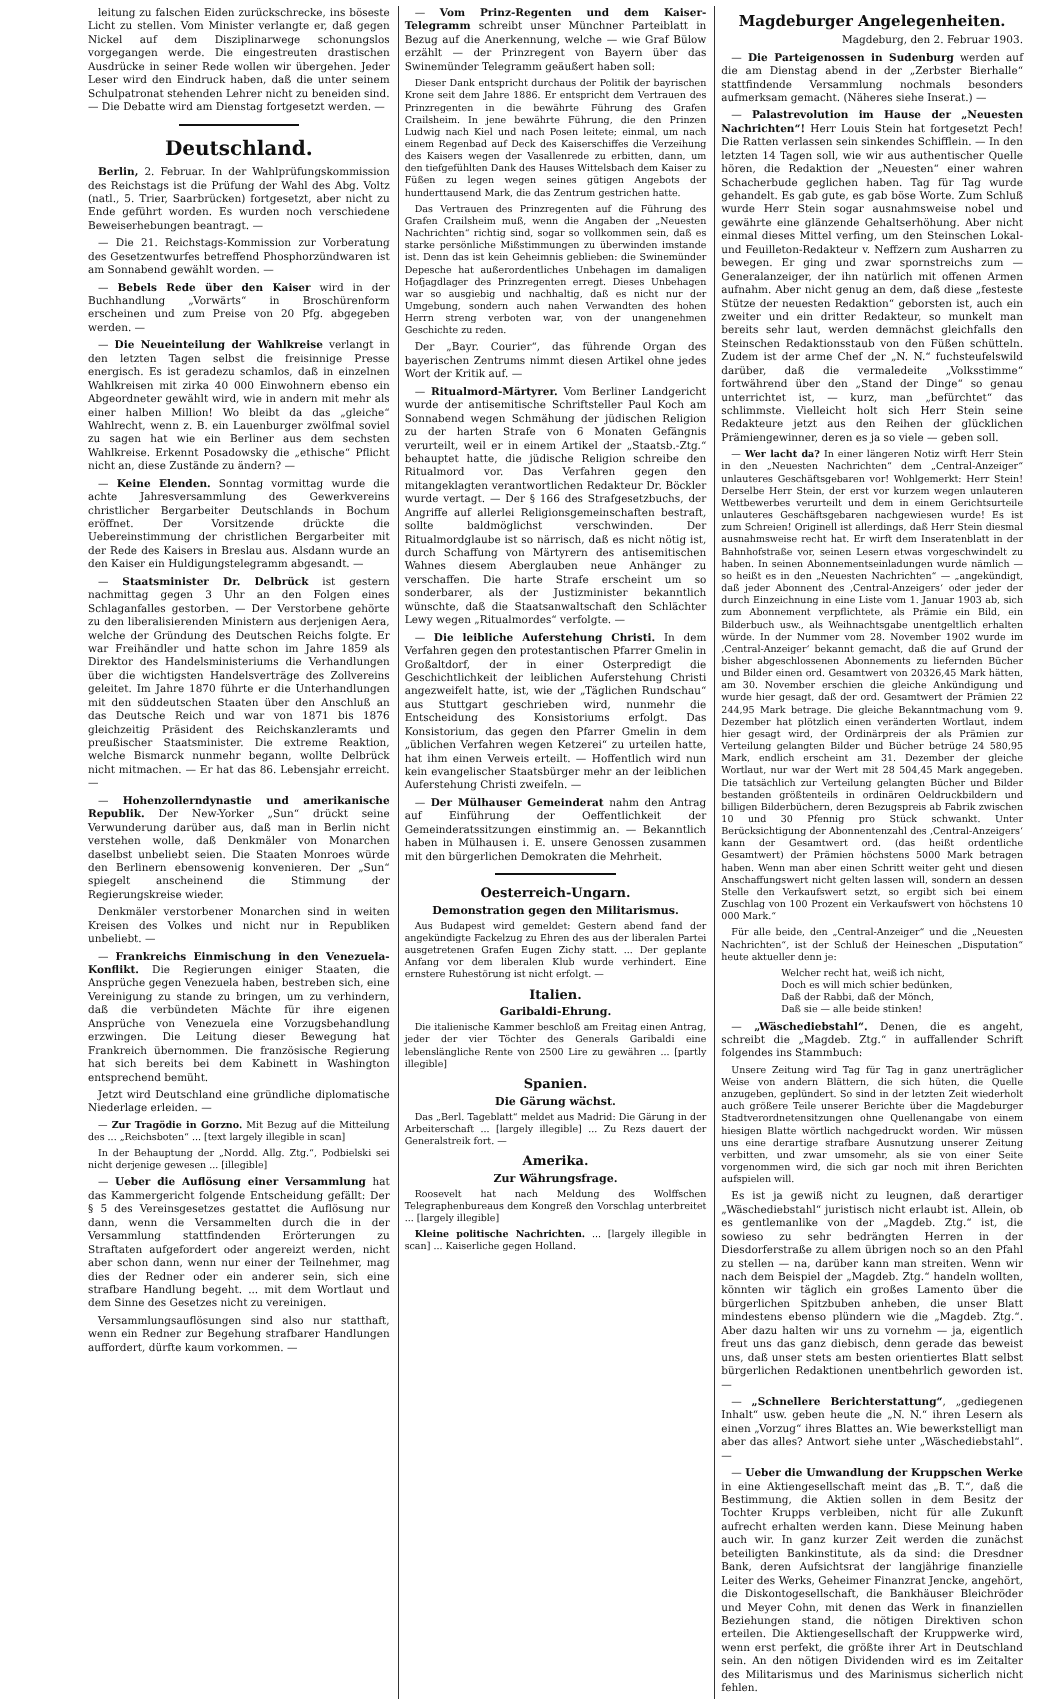leitung zu falschen Eiden zurückschrecke, ins böseste Licht zu stellen. Vom Minister verlangte er, daß gegen Nickel auf dem Disziplinarwege schonungslos vorgegangen werde. Die eingestreuten drastischen Ausdrücke in seiner Rede wollen wir übergehen. Jeder Leser wird den Eindruck haben, daß die unter seinem Schulpatronat stehenden Lehrer nicht zu beneiden sind. — Die Debatte wird am Dienstag fortgesetzt werden. —
Deutschland.
Berlin, 2. Februar. In der Wahlprüfungskommission des Reichstags ist die Prüfung der Wahl des Abg. Voltz (natl., 5. Trier, Saarbrücken) fortgesetzt, aber nicht zu Ende geführt worden. Es wurden noch verschiedene Beweiserhebungen beantragt. —
— Die 21. Reichstags-Kommission zur Vorberatung des Gesetzentwurfes betreffend Phosphorzündwaren ist am Sonnabend gewählt worden. —
— Bebels Rede über den Kaiser wird in der Buchhandlung „Vorwärts“ in Broschürenform erscheinen und zum Preise von 20 Pfg. abgegeben werden. —
— Die Neueinteilung der Wahlkreise verlangt in den letzten Tagen selbst die freisinnige Presse energisch. Es ist geradezu schamlos, daß in einzelnen Wahlkreisen mit zirka 40 000 Einwohnern ebenso ein Abgeordneter gewählt wird, wie in andern mit mehr als einer halben Million! Wo bleibt da das „gleiche“ Wahlrecht, wenn z. B. ein Lauenburger zwölfmal soviel zu sagen hat wie ein Berliner aus dem sechsten Wahlkreise. Erkennt Posadowsky die „ethische“ Pflicht nicht an, diese Zustände zu ändern? —
— Keine Elenden. Sonntag vormittag wurde die achte Jahresversammlung des Gewerkvereins christlicher Bergarbeiter Deutschlands in Bochum eröffnet. Der Vorsitzende drückte die Uebereinstimmung der christlichen Bergarbeiter mit der Rede des Kaisers in Breslau aus. Alsdann wurde an den Kaiser ein Huldigungstelegramm abgesandt. —
— Staatsminister Dr. Delbrück ist gestern nachmittag gegen 3 Uhr an den Folgen eines Schlaganfalles gestorben. — Der Verstorbene gehörte zu den liberalisierenden Ministern aus derjenigen Aera, welche der Gründung des Deutschen Reichs folgte. Er war Freihändler und hatte schon im Jahre 1859 als Direktor des Handelsministeriums die Verhandlungen über die wichtigsten Handelsverträge des Zollvereins geleitet. Im Jahre 1870 führte er die Unterhandlungen mit den süddeutschen Staaten über den Anschluß an das Deutsche Reich und war von 1871 bis 1876 gleichzeitig Präsident des Reichskanzleramts und preußischer Staatsminister. Die extreme Reaktion, welche Bismarck nunmehr begann, wollte Delbrück nicht mitmachen. — Er hat das 86. Lebensjahr erreicht. —
— Hohenzollerndynastie und amerikanische Republik. Der New-Yorker „Sun“ drückt seine Verwunderung darüber aus, daß man in Berlin nicht verstehen wolle, daß Denkmäler von Monarchen daselbst unbeliebt seien. Die Staaten Monroes würde den Berlinern ebensowenig konvenieren. Der „Sun“ spiegelt anscheinend die Stimmung der Regierungskreise wieder.
Denkmäler verstorbener Monarchen sind in weiten Kreisen des Volkes und nicht nur in Republiken unbeliebt. —
— Frankreichs Einmischung in den Venezuela-Konflikt. Die Regierungen einiger Staaten, die Ansprüche gegen Venezuela haben, bestreben sich, eine Vereinigung zu stande zu bringen, um zu verhindern, daß die verbündeten Mächte für ihre eigenen Ansprüche von Venezuela eine Vorzugsbehandlung erzwingen. Die Leitung dieser Bewegung hat Frankreich übernommen. Die französische Regierung hat sich bereits bei dem Kabinett in Washington entsprechend bemüht.
Jetzt wird Deutschland eine gründliche diplomatische Niederlage erleiden. —
— Zur Tragödie in Gorzno. Mit Bezug auf die Mitteilung des ... „Reichsboten“ ... [text largely illegible in scan]
In der Behauptung der „Nordd. Allg. Ztg.“, Podbielski sei nicht derjenige gewesen ... [illegible]
— Ueber die Auflösung einer Versammlung hat das Kammergericht folgende Entscheidung gefällt: Der § 5 des Vereinsgesetzes gestattet die Auflösung nur dann, wenn die Versammelten durch die in der Versammlung stattfindenden Erörterungen zu Straftaten aufgefordert oder angereizt werden, nicht aber schon dann, wenn nur einer der Teilnehmer, mag dies der Redner oder ein anderer sein, sich eine strafbare Handlung begeht. ... mit dem Wortlaut und dem Sinne des Gesetzes nicht zu vereinigen.
Versammlungsauflösungen sind also nur statthaft, wenn ein Redner zur Begehung strafbarer Handlungen auffordert, dürfte kaum vorkommen. —
— Vom Prinz-Regenten und dem Kaiser-Telegramm schreibt unser Münchner Parteiblatt in Bezug auf die Anerkennung, welche — wie Graf Bülow erzählt — der Prinzregent von Bayern über das Swinemünder Telegramm geäußert haben soll:
Dieser Dank entspricht durchaus der Politik der bayrischen Krone seit dem Jahre 1886. Er entspricht dem Vertrauen des Prinzregenten in die bewährte Führung des Grafen Crailsheim. In jene bewährte Führung, die den Prinzen Ludwig nach Kiel und nach Posen leitete; einmal, um nach einem Regenbad auf Deck des Kaiserschiffes die Verzeihung des Kaisers wegen der Vasallenrede zu erbitten, dann, um den tiefgefühlten Dank des Hauses Wittelsbach dem Kaiser zu Füßen zu legen wegen seines gütigen Angebots der hunderttausend Mark, die das Zentrum gestrichen hatte.
Das Vertrauen des Prinzregenten auf die Führung des Grafen Crailsheim muß, wenn die Angaben der „Neuesten Nachrichten“ richtig sind, sogar so vollkommen sein, daß es starke persönliche Mißstimmungen zu überwinden imstande ist. Denn das ist kein Geheimnis geblieben: die Swinemünder Depesche hat außerordentliches Unbehagen im damaligen Hofjagdlager des Prinzregenten erregt. Dieses Unbehagen war so ausgiebig und nachhaltig, daß es nicht nur der Umgebung, sondern auch nahen Verwandten des hohen Herrn streng verboten war, von der unangenehmen Geschichte zu reden.
Der „Bayr. Courier“, das führende Organ des bayerischen Zentrums nimmt diesen Artikel ohne jedes Wort der Kritik auf. —
— Ritualmord-Märtyrer. Vom Berliner Landgericht wurde der antisemitische Schriftsteller Paul Koch am Sonnabend wegen Schmähung der jüdischen Religion zu der harten Strafe von 6 Monaten Gefängnis verurteilt, weil er in einem Artikel der „Staatsb.-Ztg.“ behauptet hatte, die jüdische Religion schreibe den Ritualmord vor. Das Verfahren gegen den mitangeklagten verantwortlichen Redakteur Dr. Böckler wurde vertagt. — Der § 166 des Strafgesetzbuchs, der Angriffe auf allerlei Religionsgemeinschaften bestraft, sollte baldmöglichst verschwinden. Der Ritualmordglaube ist so närrisch, daß es nicht nötig ist, durch Schaffung von Märtyrern des antisemitischen Wahnes diesem Aberglauben neue Anhänger zu verschaffen. Die harte Strafe erscheint um so sonderbarer, als der Justizminister bekanntlich wünschte, daß die Staatsanwaltschaft den Schlächter Lewy wegen „Ritualmordes“ verfolgte. —
— Die leibliche Auferstehung Christi. In dem Verfahren gegen den protestantischen Pfarrer Gmelin in Großaltdorf, der in einer Osterpredigt die Geschichtlichkeit der leiblichen Auferstehung Christi angezweifelt hatte, ist, wie der „Täglichen Rundschau“ aus Stuttgart geschrieben wird, nunmehr die Entscheidung des Konsistoriums erfolgt. Das Konsistorium, das gegen den Pfarrer Gmelin in dem „üblichen Verfahren wegen Ketzerei“ zu urteilen hatte, hat ihm einen Verweis erteilt. — Hoffentlich wird nun kein evangelischer Staatsbürger mehr an der leiblichen Auferstehung Christi zweifeln. —
— Der Mülhauser Gemeinderat nahm den Antrag auf Einführung der Oeffentlichkeit der Gemeinderatssitzungen einstimmig an. — Bekanntlich haben in Mülhausen i. E. unsere Genossen zusammen mit den bürgerlichen Demokraten die Mehrheit.
Oesterreich-Ungarn.
Demonstration gegen den Militarismus.
Aus Budapest wird gemeldet: Gestern abend fand der angekündigte Fackelzug zu Ehren des aus der liberalen Partei ausgetretenen Grafen Eugen Zichy statt. ... Der geplante Anfang vor dem liberalen Klub wurde verhindert. Eine ernstere Ruhestörung ist nicht erfolgt. —
Italien.
Garibaldi-Ehrung.
Die italienische Kammer beschloß am Freitag einen Antrag, jeder der vier Töchter des Generals Garibaldi eine lebenslängliche Rente von 2500 Lire zu gewähren ... [partly illegible]
Spanien.
Die Gärung wächst.
Das „Berl. Tageblatt“ meldet aus Madrid: Die Gärung in der Arbeiterschaft ... [largely illegible] ... Zu Rezs dauert der Generalstreik fort. —
Amerika.
Zur Währungsfrage.
Roosevelt hat nach Meldung des Wolffschen Telegraphenbureaus dem Kongreß den Vorschlag unterbreitet ... [largely illegible]
Kleine politische Nachrichten. ... [largely illegible in scan] ... Kaiserliche gegen Holland.
Magdeburger Angelegenheiten.
Magdeburg, den 2. Februar 1903.
— Die Parteigenossen in Sudenburg werden auf die am Dienstag abend in der „Zerbster Bierhalle“ stattfindende Versammlung nochmals besonders aufmerksam gemacht. (Näheres siehe Inserat.) —
— Palastrevolution im Hause der „Neuesten Nachrichten“! Herr Louis Stein hat fortgesetzt Pech! Die Ratten verlassen sein sinkendes Schifflein. — In den letzten 14 Tagen soll, wie wir aus authentischer Quelle hören, die Redaktion der „Neuesten“ einer wahren Schacherbude geglichen haben. Tag für Tag wurde gehandelt. Es gab gute, es gab böse Worte. Zum Schluß wurde Herr Stein sogar ausnahmsweise nobel und gewährte eine glänzende Gehaltserhöhung. Aber nicht einmal dieses Mittel verfing, um den Steinschen Lokal- und Feuilleton-Redakteur v. Neffzern zum Ausharren zu bewegen. Er ging und zwar spornstreichs zum — Generalanzeiger, der ihn natürlich mit offenen Armen aufnahm. Aber nicht genug an dem, daß diese „festeste Stütze der neuesten Redaktion“ geborsten ist, auch ein zweiter und ein dritter Redakteur, so munkelt man bereits sehr laut, werden demnächst gleichfalls den Steinschen Redaktionsstaub von den Füßen schütteln. Zudem ist der arme Chef der „N. N.“ fuchsteufelswild darüber, daß die vermaledeite „Volksstimme“ fortwährend über den „Stand der Dinge“ so genau unterrichtet ist, — kurz, man „befürchtet“ das schlimmste. Vielleicht holt sich Herr Stein seine Redakteure jetzt aus den Reihen der glücklichen Prämiengewinner, deren es ja so viele — geben soll.
— Wer lacht da? In einer längeren Notiz wirft Herr Stein in den „Neuesten Nachrichten“ dem „Central-Anzeiger“ unlauteres Geschäftsgebaren vor! Wohlgemerkt: Herr Stein! Derselbe Herr Stein, der erst vor kurzem wegen unlauteren Wettbewerbes verurteilt und dem in einem Gerichtsurteile unlauteres Geschäftsgebaren nachgewiesen wurde! Es ist zum Schreien! Originell ist allerdings, daß Herr Stein diesmal ausnahmsweise recht hat. Er wirft dem Inseratenblatt in der Bahnhofstraße vor, seinen Lesern etwas vorgeschwindelt zu haben. In seinen Abonnementseinladungen wurde nämlich — so heißt es in den „Neuesten Nachrichten“ — „angekündigt, daß jeder Abonnent des ‚Central-Anzeigers‘ oder jeder der durch Einzeichnung in eine Liste vom 1. Januar 1903 ab, sich zum Abonnement verpflichtete, als Prämie ein Bild, ein Bilderbuch usw., als Weihnachtsgabe unentgeltlich erhalten würde. In der Nummer vom 28. November 1902 wurde im ‚Central-Anzeiger‘ bekannt gemacht, daß die auf Grund der bisher abgeschlossenen Abonnements zu liefernden Bücher und Bilder einen ord. Gesamtwert von 20326,45 Mark hätten, am 30. November erschien die gleiche Ankündigung und wurde hier gesagt, daß der ord. Gesamtwert der Prämien 22 244,95 Mark betrage. Die gleiche Bekanntmachung vom 9. Dezember hat plötzlich einen veränderten Wortlaut, indem hier gesagt wird, der Ordinärpreis der als Prämien zur Verteilung gelangten Bilder und Bücher betrüge 24 580,95 Mark, endlich erscheint am 31. Dezember der gleiche Wortlaut, nur war der Wert mit 28 504,45 Mark angegeben. Die tatsächlich zur Verteilung gelangten Bücher und Bilder bestanden größtenteils in ordinären Oeldruckbildern und billigen Bilderbüchern, deren Bezugspreis ab Fabrik zwischen 10 und 30 Pfennig pro Stück schwankt. Unter Berücksichtigung der Abonnentenzahl des ‚Central-Anzeigers‘ kann der Gesamtwert ord. (das heißt ordentliche Gesamtwert) der Prämien höchstens 5000 Mark betragen haben. Wenn man aber einen Schritt weiter geht und diesen Anschaffungswert nicht gelten lassen will, sondern an dessen Stelle den Verkaufswert setzt, so ergibt sich bei einem Zuschlag von 100 Prozent ein Verkaufswert von höchstens 10 000 Mark.“
Für alle beide, den „Central-Anzeiger“ und die „Neuesten Nachrichten“, ist der Schluß der Heineschen „Disputation“ heute aktueller denn je:
Welcher recht hat, weiß ich nicht,
Doch es will mich schier bedünken,
Daß der Rabbi, daß der Mönch,
Daß sie — alle beide stinken!
— „Wäschediebstahl“. Denen, die es angeht, schreibt die „Magdeb. Ztg.“ in auffallender Schrift folgendes ins Stammbuch:
Unsere Zeitung wird Tag für Tag in ganz unerträglicher Weise von andern Blättern, die sich hüten, die Quelle anzugeben, geplündert. So sind in der letzten Zeit wiederholt auch größere Teile unserer Berichte über die Magdeburger Stadtverordnetensitzungen ohne Quellenangabe von einem hiesigen Blatte wörtlich nachgedruckt worden. Wir müssen uns eine derartige strafbare Ausnutzung unserer Zeitung verbitten, und zwar umsomehr, als sie von einer Seite vorgenommen wird, die sich gar noch mit ihren Berichten aufspielen will.
Es ist ja gewiß nicht zu leugnen, daß derartiger „Wäschediebstahl“ juristisch nicht erlaubt ist. Allein, ob es gentlemanlike von der „Magdeb. Ztg.“ ist, die sowieso zu sehr bedrängten Herren in der Diesdorferstraße zu allem übrigen noch so an den Pfahl zu stellen — na, darüber kann man streiten. Wenn wir nach dem Beispiel der „Magdeb. Ztg.“ handeln wollten, könnten wir täglich ein großes Lamento über die bürgerlichen Spitzbuben anheben, die unser Blatt mindestens ebenso plündern wie die „Magdeb. Ztg.“. Aber dazu halten wir uns zu vornehm — ja, eigentlich freut uns das ganz diebisch, denn gerade das beweist uns, daß unser stets am besten orientiertes Blatt selbst bürgerlichen Redaktionen unentbehrlich geworden ist. —
— „Schnellere Berichterstattung“, „gediegenen Inhalt“ usw. geben heute die „N. N.“ ihren Lesern als einen „Vorzug“ ihres Blattes an. Wie bewerkstelligt man aber das alles? Antwort siehe unter „Wäschediebstahl“. —
— Ueber die Umwandlung der Kruppschen Werke in eine Aktiengesellschaft meint das „B. T.“, daß die Bestimmung, die Aktien sollen in dem Besitz der Tochter Krupps verbleiben, nicht für alle Zukunft aufrecht erhalten werden kann. Diese Meinung haben auch wir. In ganz kurzer Zeit werden die zunächst beteiligten Bankinstitute, als da sind: die Dresdner Bank, deren Aufsichtsrat der langjährige finanzielle Leiter des Werks, Geheimer Finanzrat Jencke, angehört, die Diskontogesellschaft, die Bankhäuser Bleichröder und Meyer Cohn, mit denen das Werk in finanziellen Beziehungen stand, die nötigen Direktiven schon erteilen. Die Aktiengesellschaft der Kruppwerke wird, wenn erst perfekt, die größte ihrer Art in Deutschland sein. An den nötigen Dividenden wird es im Zeitalter des Militarismus und des Marinismus sicherlich nicht fehlen.